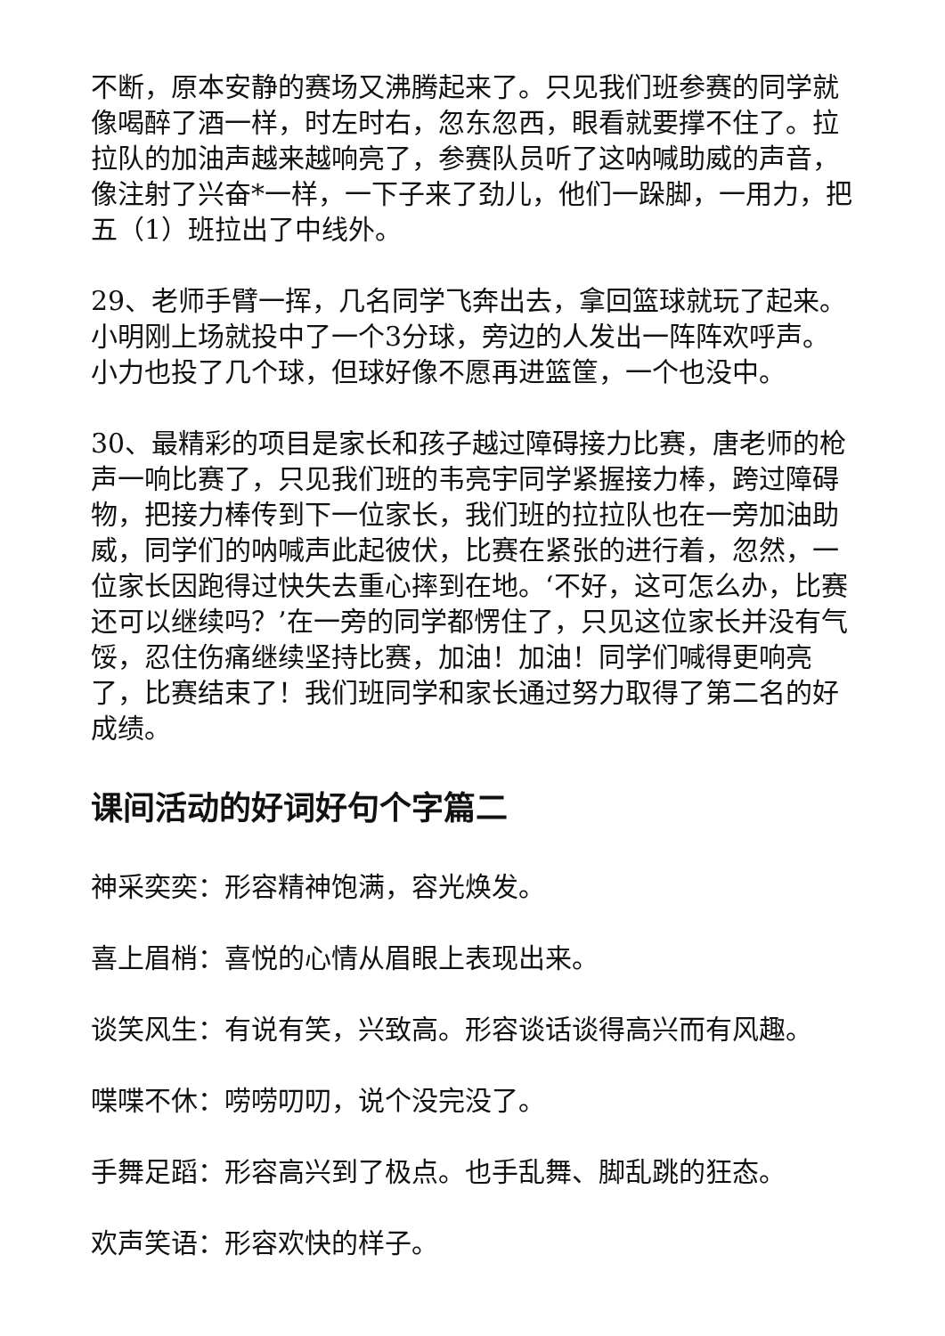不断，原本安静的赛场又沸腾起来了。只见我们班参赛的同学就像喝醉了酒一样，时左时右，忽东忽西，眼看就要撑不住了。拉拉队的加油声越来越响亮了，参赛队员听了这呐喊助威的声音，像注射了兴奋*一样，一下子来了劲儿，他们一跺脚，一用力，把五（1）班拉出了中线外。
29、老师手臂一挥，几名同学飞奔出去，拿回篮球就玩了起来。小明刚上场就投中了一个3分球，旁边的人发出一阵阵欢呼声。小力也投了几个球，但球好像不愿再进篮筐，一个也没中。
30、最精彩的项目是家长和孩子越过障碍接力比赛，唐老师的枪声一响比赛了，只见我们班的韦亮宇同学紧握接力棒，跨过障碍物，把接力棒传到下一位家长，我们班的拉拉队也在一旁加油助威，同学们的呐喊声此起彼伏，比赛在紧张的进行着，忽然，一位家长因跑得过快失去重心摔到在地。‘不好，这可怎么办，比赛还可以继续吗？’在一旁的同学都愣住了，只见这位家长并没有气馁，忍住伤痛继续坚持比赛，加油！加油！同学们喊得更响亮了，比赛结束了！我们班同学和家长通过努力取得了第二名的好成绩。
课间活动的好词好句个字篇二
神采奕奕：形容精神饱满，容光焕发。
喜上眉梢：喜悦的心情从眉眼上表现出来。
谈笑风生：有说有笑，兴致高。形容谈话谈得高兴而有风趣。
喋喋不休：唠唠叨叨，说个没完没了。
手舞足蹈：形容高兴到了极点。也手乱舞、脚乱跳的狂态。
欢声笑语：形容欢快的样子。